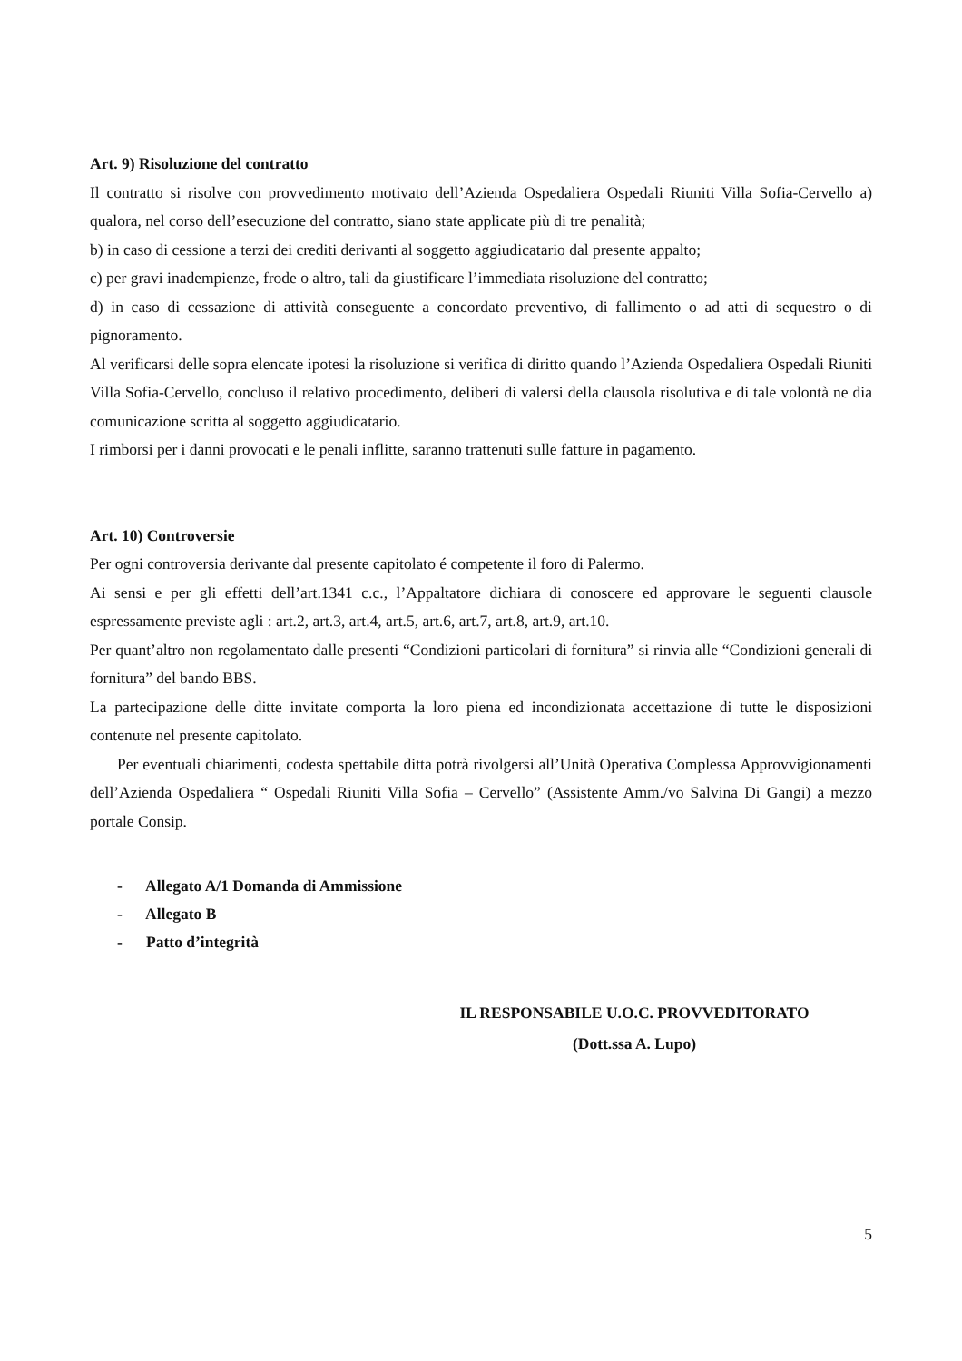Art. 9) Risoluzione del contratto
Il contratto si risolve con provvedimento motivato dell’Azienda Ospedaliera Ospedali Riuniti Villa Sofia-Cervello a) qualora, nel corso dell’esecuzione del contratto, siano state applicate più di tre penalità;
b) in caso di cessione a terzi dei crediti derivanti al soggetto aggiudicatario dal presente appalto;
c) per gravi inadempienze, frode o altro, tali da giustificare l’immediata risoluzione del contratto;
d) in caso di cessazione di attività conseguente a concordato preventivo, di fallimento o ad atti di sequestro o di pignoramento.
Al verificarsi delle sopra elencate ipotesi la risoluzione si verifica di diritto quando l’Azienda Ospedaliera Ospedali Riuniti Villa Sofia-Cervello, concluso il relativo procedimento, deliberi di valersi della clausola risolutiva e di tale volontà ne dia comunicazione scritta al soggetto aggiudicatario.
I rimborsi per i danni provocati e le penali inflitte, saranno trattenuti sulle fatture in pagamento.
Art. 10) Controversie
Per ogni controversia derivante dal presente capitolato é competente il foro di Palermo.
Ai sensi e per gli effetti dell’art.1341 c.c., l’Appaltatore dichiara di conoscere ed approvare le seguenti clausole espressamente previste agli : art.2, art.3, art.4, art.5, art.6, art.7, art.8, art.9, art.10.
Per quant’altro non regolamentato dalle presenti “Condizioni particolari di fornitura” si rinvia alle “Condizioni generali di fornitura” del bando BBS.
La partecipazione delle ditte invitate comporta la loro piena ed incondizionata accettazione di tutte le disposizioni contenute nel presente capitolato.
Per eventuali chiarimenti, codesta spettabile ditta potrà rivolgersi all’Unità Operativa Complessa Approvvigionamenti dell’Azienda Ospedaliera “ Ospedali Riuniti Villa Sofia – Cervello” (Assistente Amm./vo Salvina Di Gangi) a mezzo portale Consip.
- Allegato A/1 Domanda di Ammissione
- Allegato B
- Patto d’integrità
IL RESPONSABILE U.O.C. PROVVEDITORATO
(Dott.ssa A. Lupo)
5